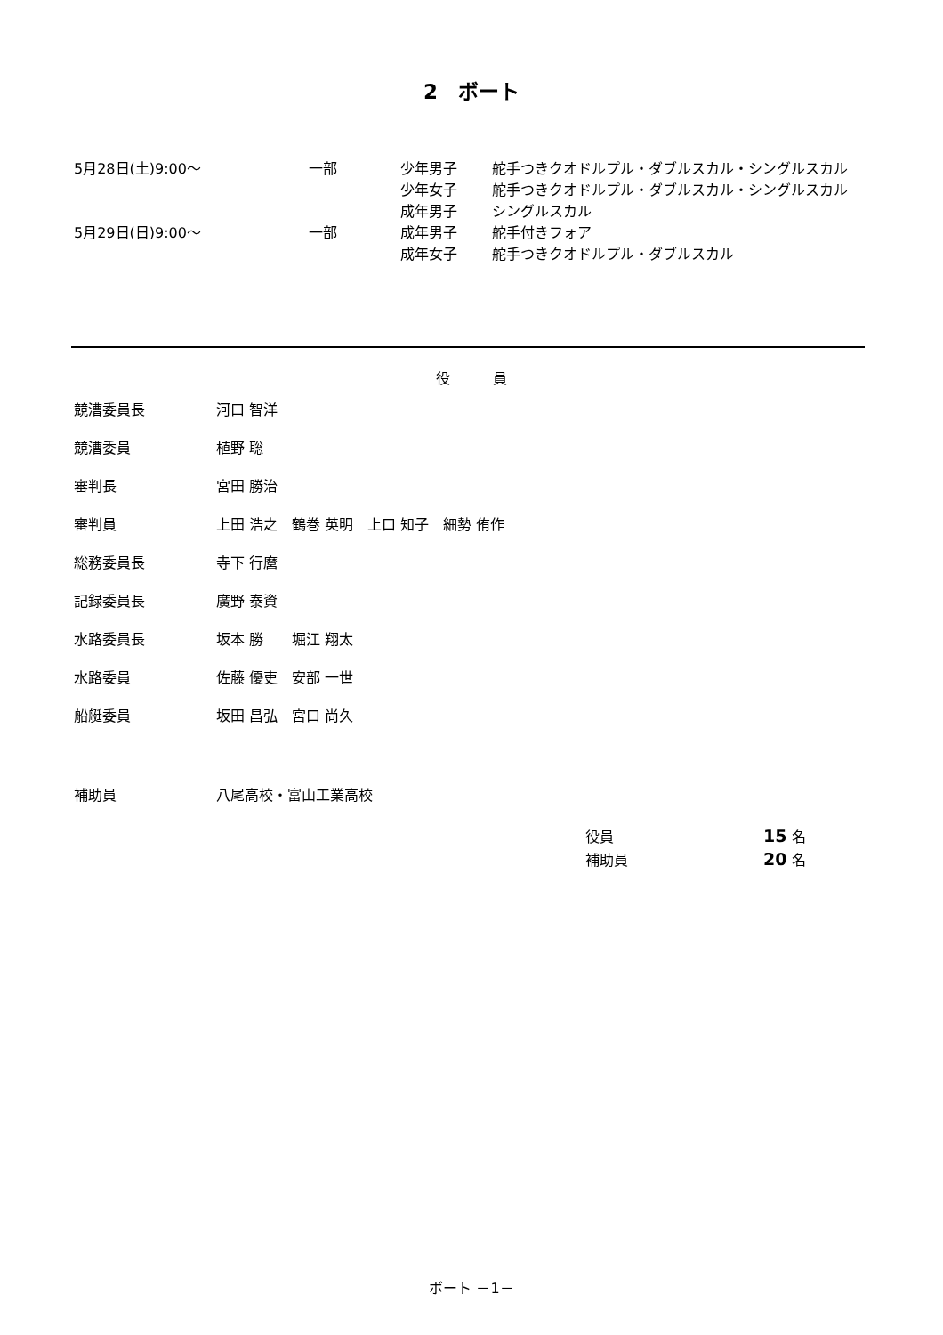2　ボート
| 5月28日(土)9:00～ | 一部 | 少年男子 | 舵手つきクオドルプル・ダブルスカル・シングルスカル |
| | | 少年女子 | 舵手つきクオドルプル・ダブルスカル・シングルスカル |
| | | 成年男子 | シングルスカル |
| 5月29日(日)9:00～ | 一部 | 成年男子 | 舵手付きフォア |
| | | 成年女子 | 舵手つきクオドルプル・ダブルスカル |
役　　　員
| 競漕委員長 | 河口 智洋 |
| 競漕委員 | 植野 聡 |
| 審判長 | 宮田 勝治 |
| 審判員 | 上田 浩之 鶴巻 英明 上口 知子 細勢 侑作 |
| 総務委員長 | 寺下 行麿 |
| 記録委員長 | 廣野 泰資 |
| 水路委員長 | 坂本 勝 堀江 翔太 |
| 水路委員 | 佐藤 優吏 安部 一世 |
| 船艇委員 | 坂田 昌弘 宮口 尚久 |
補助員 八尾高校・富山工業高校
| 役員 | 15 名 |
| 補助員 | 20 名 |
ボート －1－